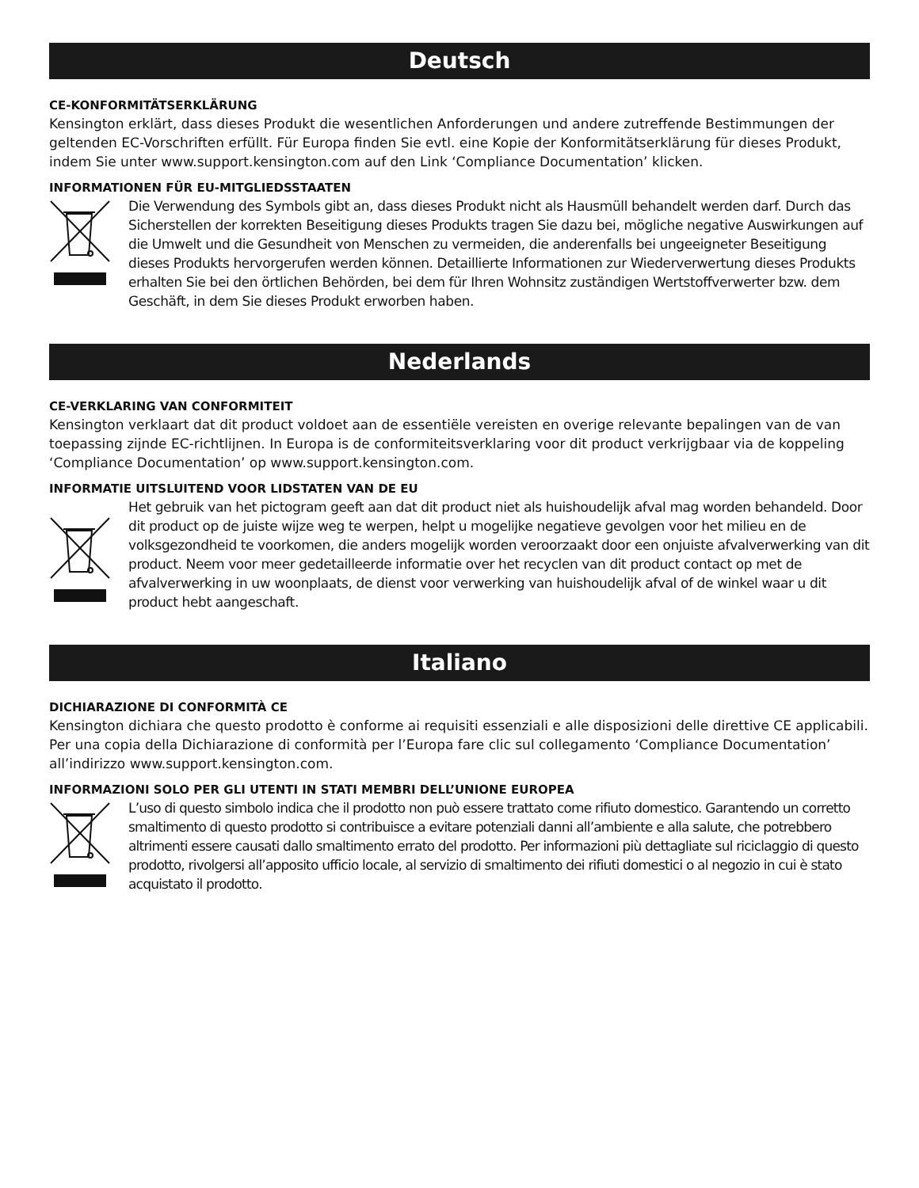Deutsch
CE-KONFORMITÄTSERKLÄRUNG
Kensington erklärt, dass dieses Produkt die wesentlichen Anforderungen und andere zutreffende Bestimmungen der geltenden EC-Vorschriften erfüllt. Für Europa finden Sie evtl. eine Kopie der Konformitätserklärung für dieses Produkt, indem Sie unter www.support.kensington.com auf den Link ‘Compliance Documentation’ klicken.
INFORMATIONEN FÜR EU-MITGLIEDSSTAATEN
Die Verwendung des Symbols gibt an, dass dieses Produkt nicht als Hausmüll behandelt werden darf. Durch das Sicherstellen der korrekten Beseitigung dieses Produkts tragen Sie dazu bei, mögliche negative Auswirkungen auf die Umwelt und die Gesundheit von Menschen zu vermeiden, die anderenfalls bei ungeeigneter Beseitigung dieses Produkts hervorgerufen werden können. Detaillierte Informationen zur Wiederverwertung dieses Produkts erhalten Sie bei den örtlichen Behörden, bei dem für Ihren Wohnsitz zuständigen Wertstoffverwerter bzw. dem Geschäft, in dem Sie dieses Produkt erworben haben.
Nederlands
CE-VERKLARING VAN CONFORMITEIT
Kensington verklaart dat dit product voldoet aan de essentiële vereisten en overige relevante bepalingen van de van toepassing zijnde EC-richtlijnen. In Europa is de conformiteitsverklaring voor dit product verkrijgbaar via de koppeling ‘Compliance Documentation’ op www.support.kensington.com.
INFORMATIE UITSLUITEND VOOR LIDSTATEN VAN DE EU
Het gebruik van het pictogram geeft aan dat dit product niet als huishoudelijk afval mag worden behandeld. Door dit product op de juiste wijze weg te werpen, helpt u mogelijke negatieve gevolgen voor het milieu en de volksgezondheid te voorkomen, die anders mogelijk worden veroorzaakt door een onjuiste afvalverwerking van dit product. Neem voor meer gedetailleerde informatie over het recyclen van dit product contact op met de afvalverwerking in uw woonplaats, de dienst voor verwerking van huishoudelijk afval of de winkel waar u dit product hebt aangeschaft.
Italiano
DICHIARAZIONE DI CONFORMITÀ CE
Kensington dichiara che questo prodotto è conforme ai requisiti essenziali e alle disposizioni delle direttive CE applicabili. Per una copia della Dichiarazione di conformità per l’Europa fare clic sul collegamento ‘Compliance Documentation’ all’indirizzo www.support.kensington.com.
INFORMAZIONI SOLO PER GLI UTENTI IN STATI MEMBRI DELL’UNIONE EUROPEA
L’uso di questo simbolo indica che il prodotto non può essere trattato come rifiuto domestico. Garantendo un corretto smaltimento di questo prodotto si contribuisce a evitare potenziali danni all’ambiente e alla salute, che potrebbero altrimenti essere causati dallo smaltimento errato del prodotto. Per informazioni più dettagliate sul riciclaggio di questo prodotto, rivolgersi all’apposito ufficio locale, al servizio di smaltimento dei rifiuti domestici o al negozio in cui è stato acquistato il prodotto.